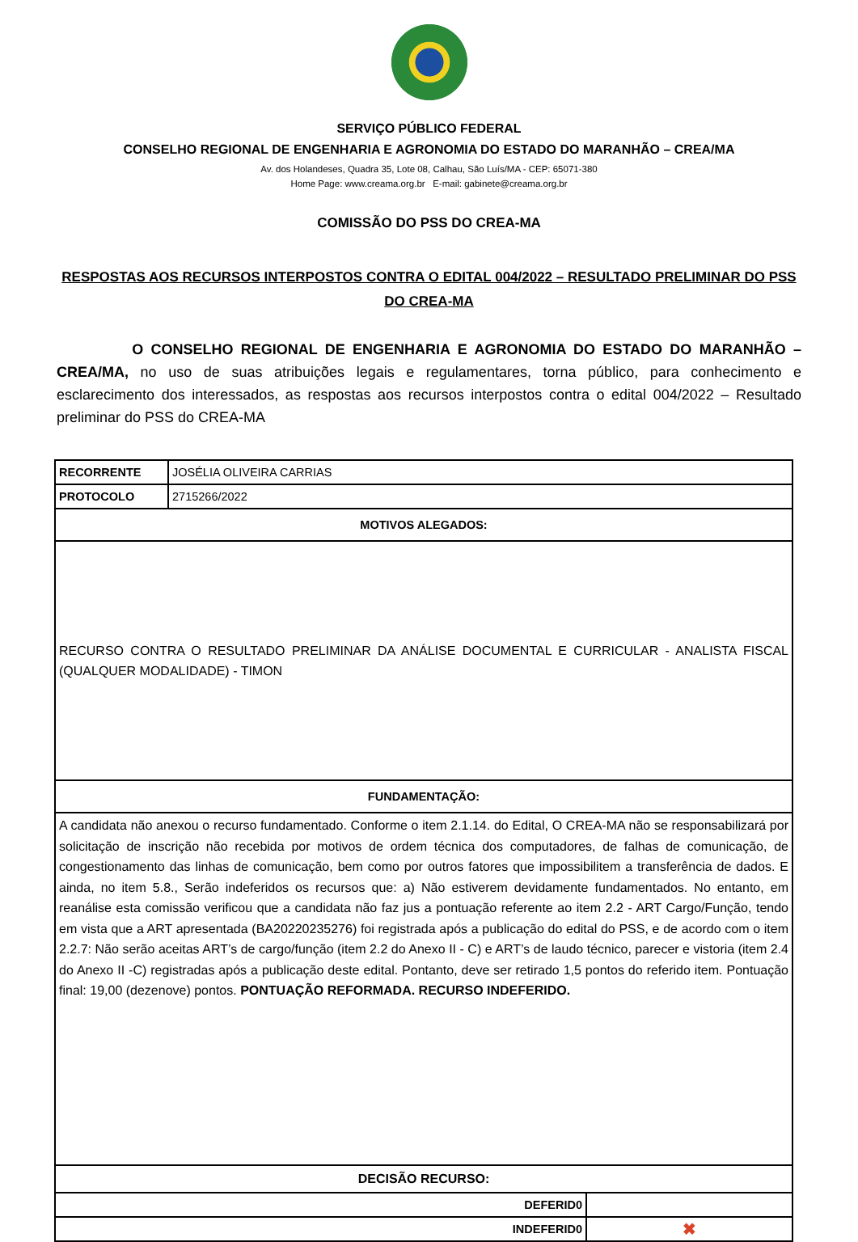SERVIÇO PÚBLICO FEDERAL
CONSELHO REGIONAL DE ENGENHARIA E AGRONOMIA DO ESTADO DO MARANHÃO – CREA/MA
Av. dos Holandeses, Quadra 35, Lote 08, Calhau, São Luís/MA - CEP: 65071-380
Home Page: www.creama.org.br E-mail: gabinete@creama.org.br
COMISSÃO DO PSS DO CREA-MA
RESPOSTAS AOS RECURSOS INTERPOSTOS CONTRA O EDITAL 004/2022 – RESULTADO PRELIMINAR DO PSS DO CREA-MA
O CONSELHO REGIONAL DE ENGENHARIA E AGRONOMIA DO ESTADO DO MARANHÃO – CREA/MA, no uso de suas atribuições legais e regulamentares, torna público, para conhecimento e esclarecimento dos interessados, as respostas aos recursos interpostos contra o edital 004/2022 – Resultado preliminar do PSS do CREA-MA
| RECORRENTE | JOSÉLIA OLIVEIRA CARRIAS | |
| PROTOCOLO | 2715266/2022 | |
| MOTIVOS ALEGADOS: | | |
| RECURSO CONTRA O RESULTADO PRELIMINAR DA ANÁLISE DOCUMENTAL E CURRICULAR - ANALISTA FISCAL (QUALQUER MODALIDADE) - TIMON | | |
| FUNDAMENTAÇÃO: | | |
| A candidata não anexou o recurso fundamentado. Conforme o item 2.1.14. do Edital, O CREA-MA não se responsabilizará por solicitação de inscrição não recebida por motivos de ordem técnica dos computadores, de falhas de comunicação, de congestionamento das linhas de comunicação, bem como por outros fatores que impossibilitem a transferência de dados. E ainda, no item 5.8., Serão indeferidos os recursos que: a) Não estiverem devidamente fundamentados. No entanto, em reanálise esta comissão verificou que a candidata não faz jus a pontuação referente ao item 2.2 - ART Cargo/Função, tendo em vista que a ART apresentada (BA20220235276) foi registrada após a publicação do edital do PSS, e de acordo com o item 2.2.7: Não serão aceitas ART’s de cargo/função (item 2.2 do Anexo II - C) e ART’s de laudo técnico, parecer e vistoria (item 2.4 do Anexo II -C) registradas após a publicação deste edital. Pontanto, deve ser retirado 1,5 pontos do referido item. Pontuação final: 19,00 (dezenove) pontos. PONTUAÇÃO REFORMADA. RECURSO INDEFERIDO. | | |
| DECISÃO RECURSO: | | |
| DEFERID0 | | |
| INDEFERID0 | | ✖ |